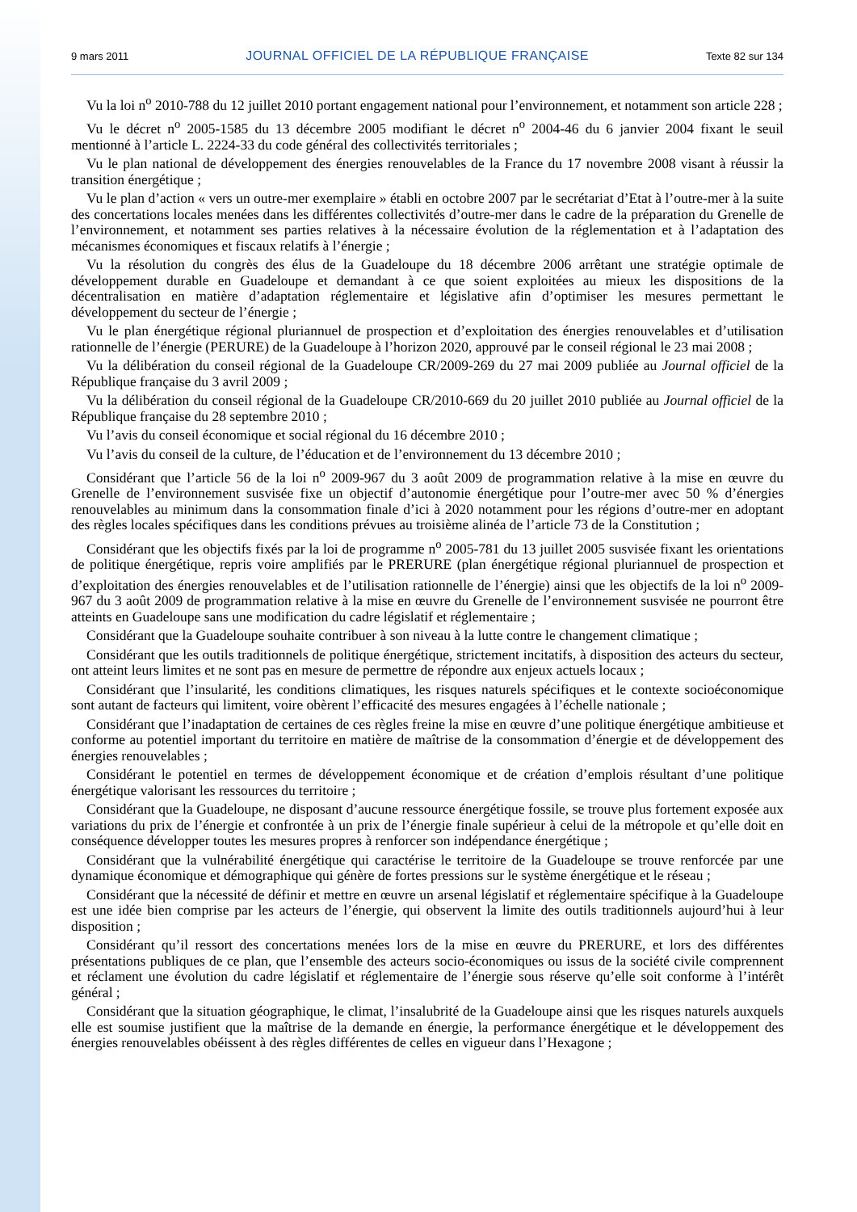9 mars 2011 JOURNAL OFFICIEL DE LA RÉPUBLIQUE FRANÇAISE Texte 82 sur 134
Vu la loi n<sup>o</sup> 2010-788 du 12 juillet 2010 portant engagement national pour l’environnement, et notamment son article 228 ;
Vu le décret n<sup>o</sup> 2005-1585 du 13 décembre 2005 modifiant le décret n<sup>o</sup> 2004-46 du 6 janvier 2004 fixant le seuil mentionné à l’article L. 2224-33 du code général des collectivités territoriales ;
Vu le plan national de développement des énergies renouvelables de la France du 17 novembre 2008 visant à réussir la transition énergétique ;
Vu le plan d’action « vers un outre-mer exemplaire » établi en octobre 2007 par le secrétariat d’Etat à l’outre-mer à la suite des concertations locales menées dans les différentes collectivités d’outre-mer dans le cadre de la préparation du Grenelle de l’environnement, et notamment ses parties relatives à la nécessaire évolution de la réglementation et à l’adaptation des mécanismes économiques et fiscaux relatifs à l’énergie ;
Vu la résolution du congrès des élus de la Guadeloupe du 18 décembre 2006 arrêtant une stratégie optimale de développement durable en Guadeloupe et demandant à ce que soient exploitées au mieux les dispositions de la décentralisation en matière d’adaptation réglementaire et législative afin d’optimiser les mesures permettant le développement du secteur de l’énergie ;
Vu le plan énergétique régional pluriannuel de prospection et d’exploitation des énergies renouvelables et d’utilisation rationnelle de l’énergie (PERURE) de la Guadeloupe à l’horizon 2020, approuvé par le conseil régional le 23 mai 2008 ;
Vu la délibération du conseil régional de la Guadeloupe CR/2009-269 du 27 mai 2009 publiée au Journal officiel de la République française du 3 avril 2009 ;
Vu la délibération du conseil régional de la Guadeloupe CR/2010-669 du 20 juillet 2010 publiée au Journal officiel de la République française du 28 septembre 2010 ;
Vu l’avis du conseil économique et social régional du 16 décembre 2010 ;
Vu l’avis du conseil de la culture, de l’éducation et de l’environnement du 13 décembre 2010 ;
Considérant que l’article 56 de la loi n<sup>o</sup> 2009-967 du 3 août 2009 de programmation relative à la mise en œuvre du Grenelle de l’environnement susvisée fixe un objectif d’autonomie énergétique pour l’outre-mer avec 50 % d’énergies renouvelables au minimum dans la consommation finale d’ici à 2020 notamment pour les régions d’outre-mer en adoptant des règles locales spécifiques dans les conditions prévues au troisième alinéa de l’article 73 de la Constitution ;
Considérant que les objectifs fixés par la loi de programme n<sup>o</sup> 2005-781 du 13 juillet 2005 susvisée fixant les orientations de politique énergétique, repris voire amplifiés par le PRERURE (plan énergétique régional pluriannuel de prospection et d’exploitation des énergies renouvelables et de l’utilisation rationnelle de l’énergie) ainsi que les objectifs de la loi n<sup>o</sup> 2009-967 du 3 août 2009 de programmation relative à la mise en œuvre du Grenelle de l’environnement susvisée ne pourront être atteints en Guadeloupe sans une modification du cadre législatif et réglementaire ;
Considérant que la Guadeloupe souhaite contribuer à son niveau à la lutte contre le changement climatique ;
Considérant que les outils traditionnels de politique énergétique, strictement incitatifs, à disposition des acteurs du secteur, ont atteint leurs limites et ne sont pas en mesure de permettre de répondre aux enjeux actuels locaux ;
Considérant que l’insularité, les conditions climatiques, les risques naturels spécifiques et le contexte socioéconomique sont autant de facteurs qui limitent, voire obèrent l’efficacité des mesures engagées à l’échelle nationale ;
Considérant que l’inadaptation de certaines de ces règles freine la mise en œuvre d’une politique énergétique ambitieuse et conforme au potentiel important du territoire en matière de maîtrise de la consommation d’énergie et de développement des énergies renouvelables ;
Considérant le potentiel en termes de développement économique et de création d’emplois résultant d’une politique énergétique valorisant les ressources du territoire ;
Considérant que la Guadeloupe, ne disposant d’aucune ressource énergétique fossile, se trouve plus fortement exposée aux variations du prix de l’énergie et confrontée à un prix de l’énergie finale supérieur à celui de la métropole et qu’elle doit en conséquence développer toutes les mesures propres à renforcer son indépendance énergétique ;
Considérant que la vulnérabilité énergétique qui caractérise le territoire de la Guadeloupe se trouve renforcée par une dynamique économique et démographique qui génère de fortes pressions sur le système énergétique et le réseau ;
Considérant que la nécessité de définir et mettre en œuvre un arsenal législatif et réglementaire spécifique à la Guadeloupe est une idée bien comprise par les acteurs de l’énergie, qui observent la limite des outils traditionnels aujourd’hui à leur disposition ;
Considérant qu’il ressort des concertations menées lors de la mise en œuvre du PRERURE, et lors des différentes présentations publiques de ce plan, que l’ensemble des acteurs socio-économiques ou issus de la société civile comprennent et réclament une évolution du cadre législatif et réglementaire de l’énergie sous réserve qu’elle soit conforme à l’intérêt général ;
Considérant que la situation géographique, le climat, l’insalubrité de la Guadeloupe ainsi que les risques naturels auxquels elle est soumise justifient que la maîtrise de la demande en énergie, la performance énergétique et le développement des énergies renouvelables obéissent à des règles différentes de celles en vigueur dans l’Hexagone ;